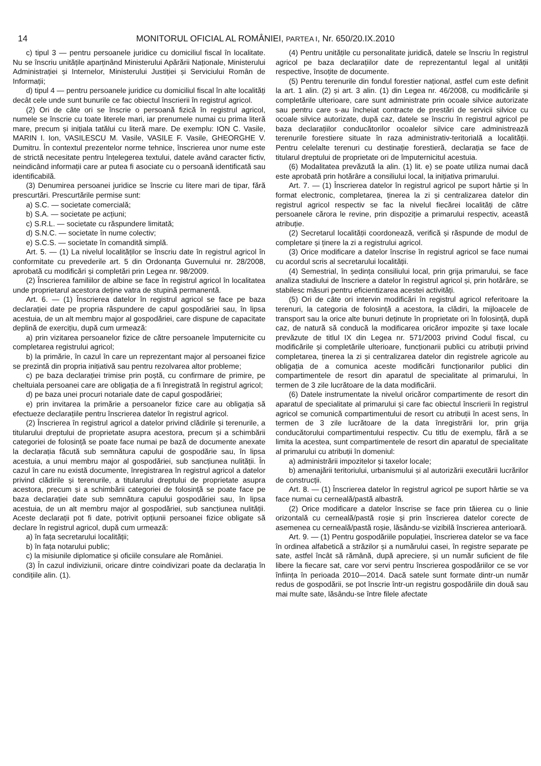14 MONITORUL OFICIAL AL ROMÂNIEI, PARTEA I, Nr. 650/20.IX.2010
c) tipul 3 — pentru persoanele juridice cu domiciliul fiscal în localitate. Nu se înscriu unitățile aparținând Ministerului Apărării Naționale, Ministerului Administrației și Internelor, Ministerului Justiției și Serviciului Român de Informații;
d) tipul 4 — pentru persoanele juridice cu domiciliul fiscal în alte localități decât cele unde sunt bunurile ce fac obiectul înscrierii în registrul agricol.
(2) Ori de câte ori se înscrie o persoană fizică în registrul agricol, numele se înscrie cu toate literele mari, iar prenumele numai cu prima literă mare, precum și inițiala tatălui cu literă mare. De exemplu: ION C. Vasile, MARIN I. Ion, VASILESCU M. Vasile, VASILE F. Vasile, GHEORGHE V. Dumitru. În contextul prezentelor norme tehnice, înscrierea unor nume este de strictă necesitate pentru înțelegerea textului, datele având caracter fictiv, neindicând informații care ar putea fi asociate cu o persoană identificată sau identificabilă.
(3) Denumirea persoanei juridice se înscrie cu litere mari de tipar, fără prescurtări. Prescurtările permise sunt:
a) S.C. — societate comercială;
b) S.A. — societate pe acțiuni;
c) S.R.L. — societate cu răspundere limitată;
d) S.N.C. — societate în nume colectiv;
e) S.C.S. — societate în comandită simplă.
Art. 5. — (1) La nivelul localităților se înscriu date în registrul agricol în conformitate cu prevederile art. 5 din Ordonanța Guvernului nr. 28/2008, aprobată cu modificări și completări prin Legea nr. 98/2009.
(2) Înscrierea familiilor de albine se face în registrul agricol în localitatea unde proprietarul acestora deține vatra de stupină permanentă.
Art. 6. — (1) Înscrierea datelor în registrul agricol se face pe baza declarației date pe propria răspundere de capul gospodăriei sau, în lipsa acestuia, de un alt membru major al gospodăriei, care dispune de capacitate deplină de exercițiu, după cum urmează:
a) prin vizitarea persoanelor fizice de către persoanele împuternicite cu completarea registrului agricol;
b) la primărie, în cazul în care un reprezentant major al persoanei fizice se prezintă din propria inițiativă sau pentru rezolvarea altor probleme;
c) pe baza declarației trimise prin poștă, cu confirmare de primire, pe cheltuiala persoanei care are obligația de a fi înregistrată în registrul agricol;
d) pe baza unei procuri notariale date de capul gospodăriei;
e) prin invitarea la primărie a persoanelor fizice care au obligația să efectueze declarațiile pentru înscrierea datelor în registrul agricol.
(2) Înscrierea în registrul agricol a datelor privind clădirile și terenurile, a titularului dreptului de proprietate asupra acestora, precum și a schimbării categoriei de folosință se poate face numai pe bază de documente anexate la declarația făcută sub semnătura capului de gospodărie sau, în lipsa acestuia, a unui membru major al gospodăriei, sub sancțiunea nulității. În cazul în care nu există documente, înregistrarea în registrul agricol a datelor privind clădirile și terenurile, a titularului dreptului de proprietate asupra acestora, precum și a schimbării categoriei de folosință se poate face pe baza declarației date sub semnătura capului gospodăriei sau, în lipsa acestuia, de un alt membru major al gospodăriei, sub sancțiunea nulității. Aceste declarații pot fi date, potrivit opțiunii persoanei fizice obligate să declare în registrul agricol, după cum urmează:
a) în fața secretarului localității;
b) în fața notarului public;
c) la misiunile diplomatice și oficiile consulare ale României.
(3) În cazul indiviziunii, oricare dintre coindivizari poate da declarația în condițiile alin. (1).
(4) Pentru unitățile cu personalitate juridică, datele se înscriu în registrul agricol pe baza declarațiilor date de reprezentantul legal al unității respective, însoțite de documente.
(5) Pentru terenurile din fondul forestier național, astfel cum este definit la art. 1 alin. (2) și art. 3 alin. (1) din Legea nr. 46/2008, cu modificările și completările ulterioare, care sunt administrate prin ocoale silvice autorizate sau pentru care s-au încheiat contracte de prestări de servicii silvice cu ocoale silvice autorizate, după caz, datele se înscriu în registrul agricol pe baza declarațiilor conducătorilor ocoalelor silvice care administrează terenurile forestiere situate în raza administrativ-teritorială a localității. Pentru celelalte terenuri cu destinație forestieră, declarația se face de titularul dreptului de proprietate ori de împuternicitul acestuia.
(6) Modalitatea prevăzută la alin. (1) lit. e) se poate utiliza numai dacă este aprobată prin hotărâre a consiliului local, la inițiativa primarului.
Art. 7. — (1) Înscrierea datelor în registrul agricol pe suport hârtie și în format electronic, completarea, ținerea la zi și centralizarea datelor din registrul agricol respectiv se fac la nivelul fiecărei localități de către persoanele cărora le revine, prin dispoziție a primarului respectiv, această atribuție.
(2) Secretarul localității coordonează, verifică și răspunde de modul de completare și ținere la zi a registrului agricol.
(3) Orice modificare a datelor înscrise în registrul agricol se face numai cu acordul scris al secretarului localității.
(4) Semestrial, în ședința consiliului local, prin grija primarului, se face analiza stadiului de înscriere a datelor în registrul agricol și, prin hotărâre, se stabilesc măsuri pentru eficientizarea acestei activități.
(5) Ori de câte ori intervin modificări în registrul agricol referitoare la terenuri, la categoria de folosință a acestora, la clădiri, la mijloacele de transport sau la orice alte bunuri deținute în proprietate ori în folosință, după caz, de natură să conducă la modificarea oricăror impozite și taxe locale prevăzute de titlul IX din Legea nr. 571/2003 privind Codul fiscal, cu modificările și completările ulterioare, funcționarii publici cu atribuții privind completarea, ținerea la zi și centralizarea datelor din registrele agricole au obligația de a comunica aceste modificări funcționarilor publici din compartimentele de resort din aparatul de specialitate al primarului, în termen de 3 zile lucrătoare de la data modificării.
(6) Datele instrumentate la nivelul oricăror compartimente de resort din aparatul de specialitate al primarului și care fac obiectul înscrierii în registrul agricol se comunică compartimentului de resort cu atribuții în acest sens, în termen de 3 zile lucrătoare de la data înregistrării lor, prin grija conducătorului compartimentului respectiv. Cu titlu de exemplu, fără a se limita la acestea, sunt compartimentele de resort din aparatul de specialitate al primarului cu atribuții în domeniul:
a) administrării impozitelor și taxelor locale;
b) amenajării teritoriului, urbanismului și al autorizării executării lucrărilor de construcții.
Art. 8. — (1) Înscrierea datelor în registrul agricol pe suport hârtie se va face numai cu cerneală/pastă albastră.
(2) Orice modificare a datelor înscrise se face prin tăierea cu o linie orizontală cu cerneală/pastă roșie și prin înscrierea datelor corecte de asemenea cu cerneală/pastă roșie, lăsându-se vizibilă înscrierea anterioară.
Art. 9. — (1) Pentru gospodăriile populației, înscrierea datelor se va face în ordinea alfabetică a străzilor și a numărului casei, în registre separate pe sate, astfel încât să rămână, după apreciere, și un număr suficient de file libere la fiecare sat, care vor servi pentru înscrierea gospodăriilor ce se vor înființa în perioada 2010—2014. Dacă satele sunt formate dintr-un număr redus de gospodării, se pot înscrie într-un registru gospodăriile din două sau mai multe sate, lăsându-se între filele afectate